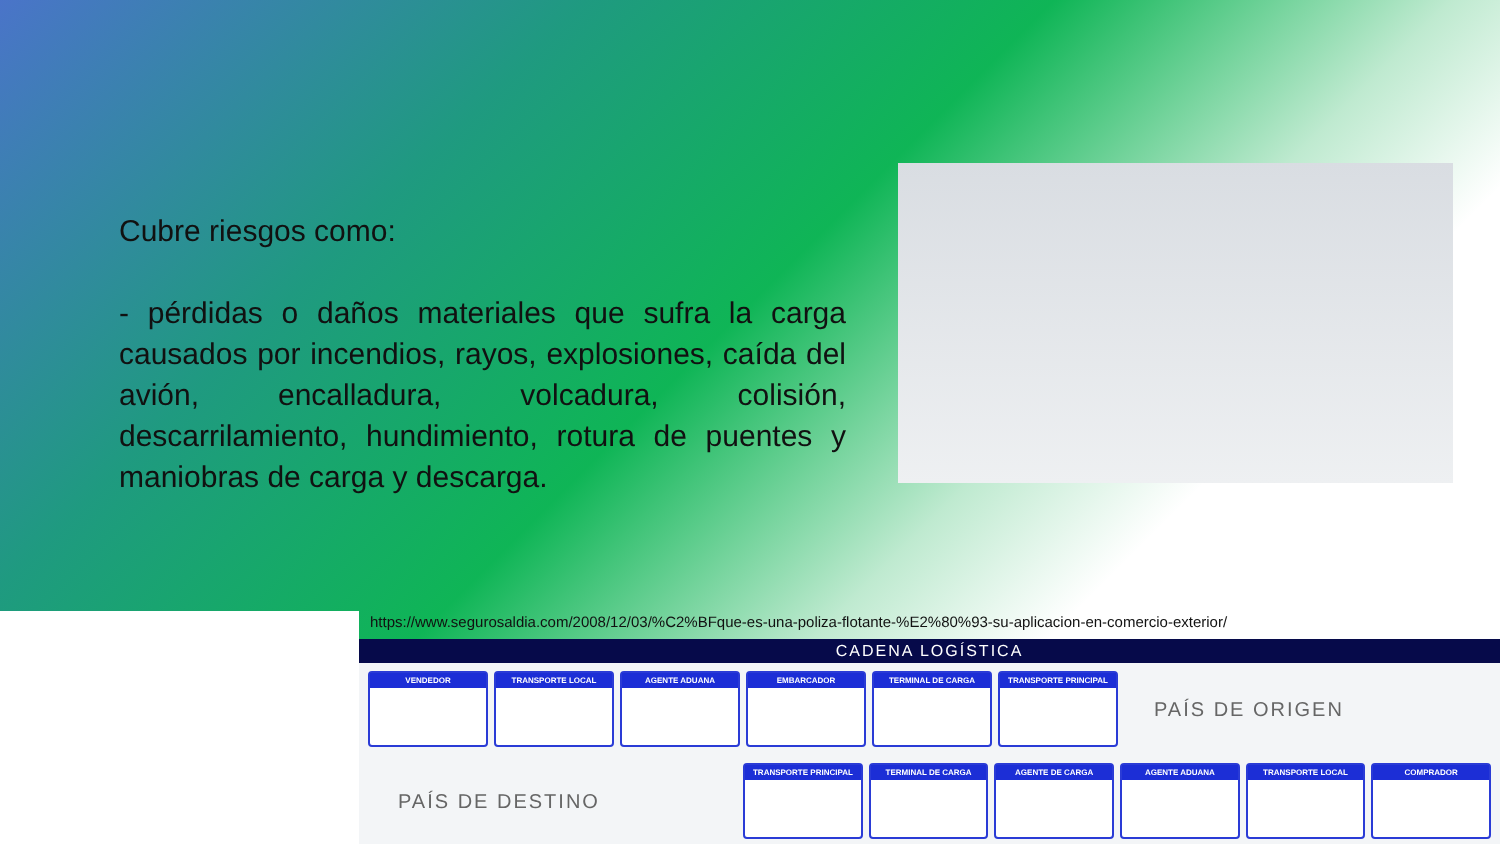Cubre riesgos como:
- pérdidas o daños materiales que sufra la carga causados por incendios, rayos, explosiones, caída del avión, encalladura, volcadura, colisión, descarrilamiento, hundimiento, rotura de puentes y maniobras de carga y descarga.
https://www.segurosaldia.com/2008/12/03/%C2%BFque-es-una-poliza-flotante-%E2%80%93-su-aplicacion-en-comercio-exterior/
CADENA LOGÍSTICA
VENDEDOR TRANSPORTE LOCAL AGENTE ADUANA EMBARCADOR TERMINAL DE CARGA TRANSPORTE PRINCIPAL
PAÍS DE ORIGEN
PAÍS DE DESTINO
TRANSPORTE PRINCIPAL TERMINAL DE CARGA AGENTE DE CARGA AGENTE ADUANA TRANSPORTE LOCAL COMPRADOR